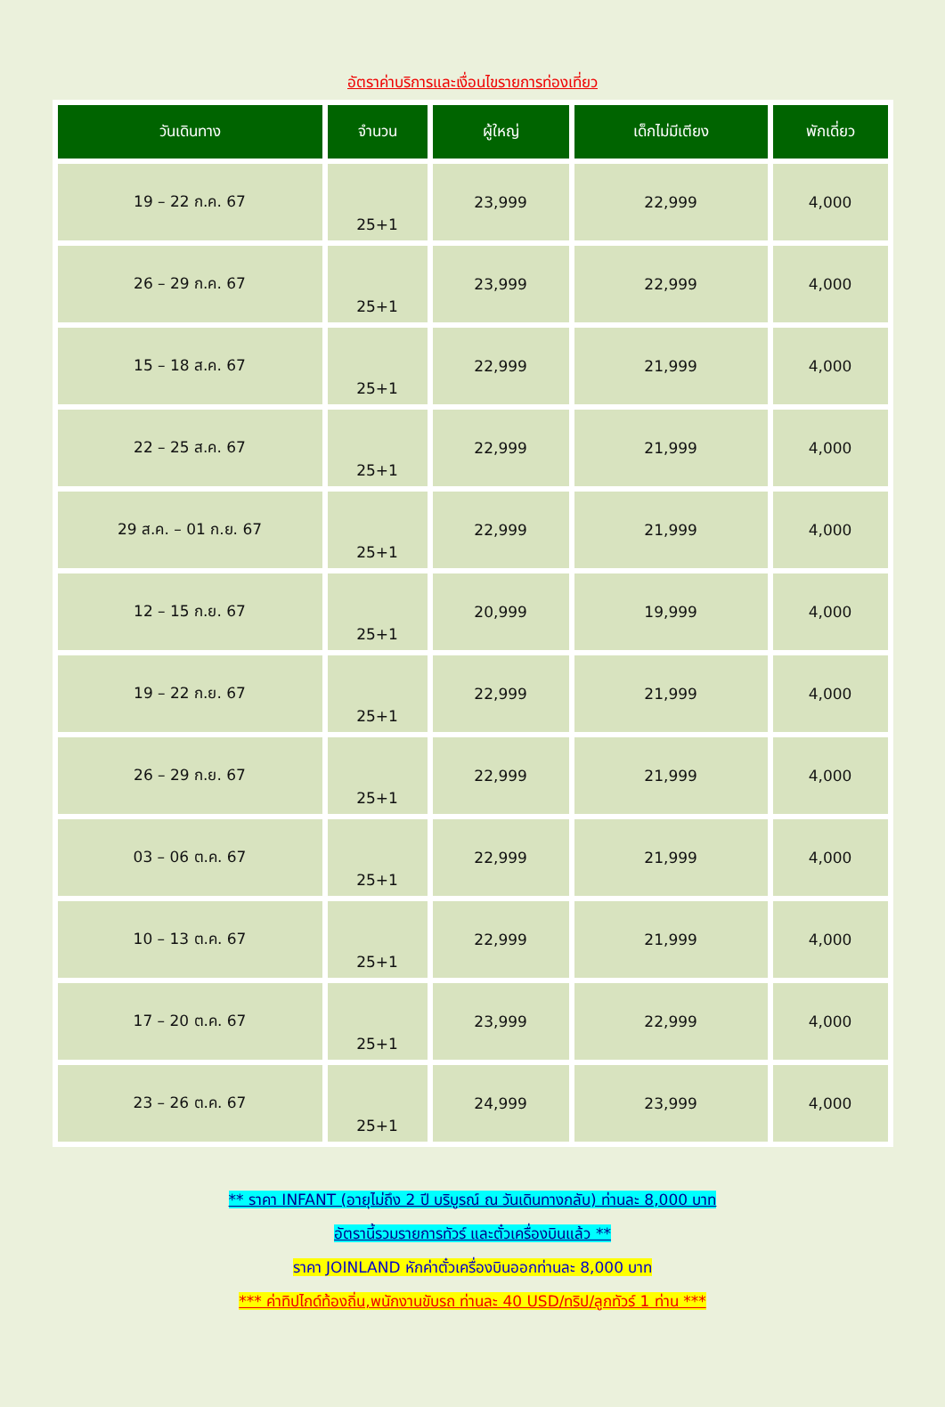อัตราค่าบริการและเงื่อนไขรายการท่องเที่ยว
| วันเดินทาง | จำนวน | ผู้ใหญ่ | เด็กไม่มีเตียง | พักเดี่ยว |
| --- | --- | --- | --- | --- |
| 19 – 22 ก.ค. 67 | 25+1 | 23,999 | 22,999 | 4,000 |
| 26 – 29 ก.ค. 67 | 25+1 | 23,999 | 22,999 | 4,000 |
| 15 – 18 ส.ค. 67 | 25+1 | 22,999 | 21,999 | 4,000 |
| 22 – 25 ส.ค. 67 | 25+1 | 22,999 | 21,999 | 4,000 |
| 29 ส.ค. – 01 ก.ย. 67 | 25+1 | 22,999 | 21,999 | 4,000 |
| 12 – 15 ก.ย. 67 | 25+1 | 20,999 | 19,999 | 4,000 |
| 19 – 22 ก.ย. 67 | 25+1 | 22,999 | 21,999 | 4,000 |
| 26 – 29 ก.ย. 67 | 25+1 | 22,999 | 21,999 | 4,000 |
| 03 – 06 ต.ค. 67 | 25+1 | 22,999 | 21,999 | 4,000 |
| 10 – 13 ต.ค. 67 | 25+1 | 22,999 | 21,999 | 4,000 |
| 17 – 20 ต.ค. 67 | 25+1 | 23,999 | 22,999 | 4,000 |
| 23 – 26 ต.ค. 67 | 25+1 | 24,999 | 23,999 | 4,000 |
** ราคา INFANT (อายุไม่ถึง 2 ปี บริบูรณ์ ณ วันเดินทางกลับ) ท่านละ 8,000 บาท
อัตรานี้รวมรายการทัวร์ และตั๋วเครื่องบินแล้ว **
ราคา JOINLAND หักค่าตั๋วเครื่องบินออกท่านละ 8,000 บาท
*** ค่าทิปไกด์ท้องถิ่น,พนักงานขับรถ ท่านละ 40 USD/ทริป/ลูกทัวร์ 1 ท่าน ***